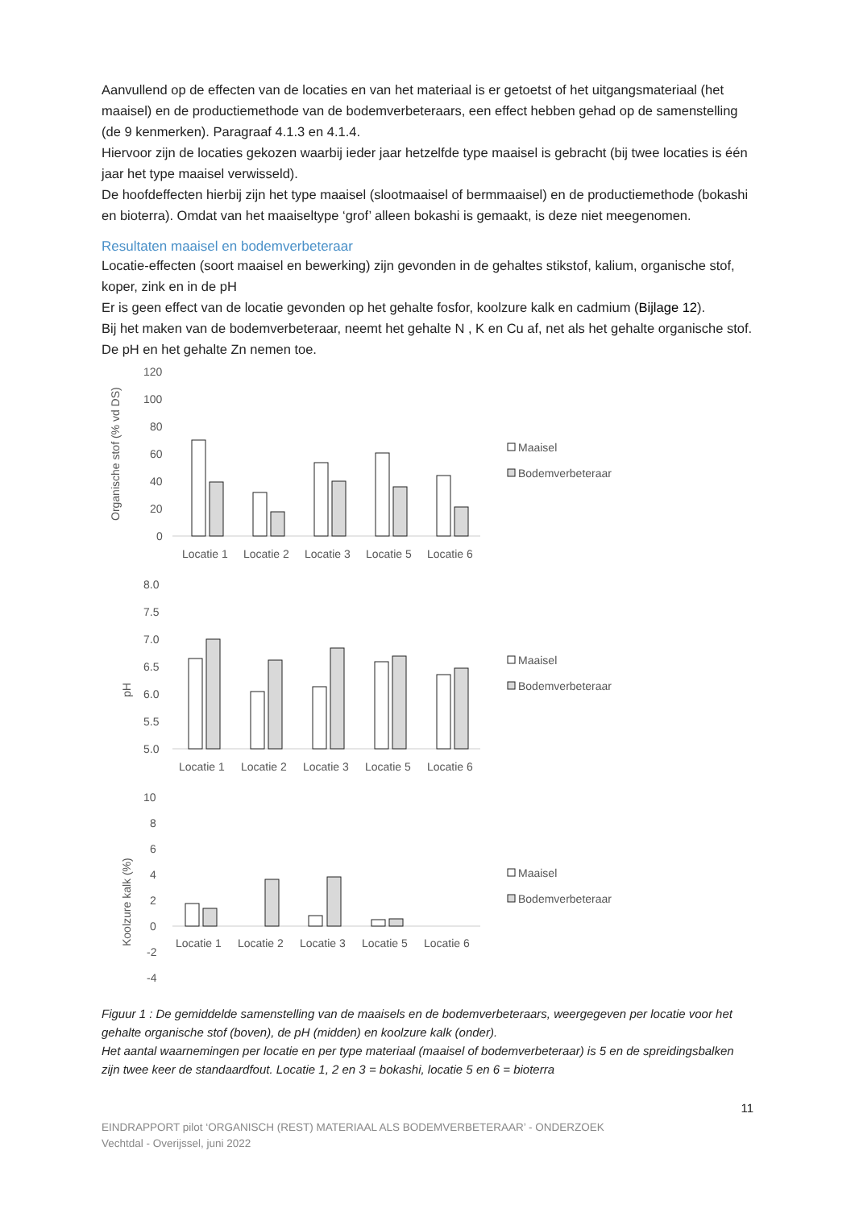Aanvullend op de effecten van de locaties en van het materiaal is er getoetst of het uitgangsmateriaal (het maaisel) en de productiemethode van de bodemverbeteraars, een effect hebben gehad op de samenstelling (de 9 kenmerken). Paragraaf 4.1.3 en 4.1.4.
Hiervoor zijn de locaties gekozen waarbij ieder jaar hetzelfde type maaisel is gebracht (bij twee locaties is één jaar het type maaisel verwisseld).
De hoofdeffecten hierbij zijn het type maaisel (slootmaaisel of bermmaaisel) en de productiemethode (bokashi en bioterra). Omdat van het maaiseltype ‘grof’ alleen bokashi is gemaakt, is deze niet meegenomen.
Resultaten maaisel en bodemverbeteraar
Locatie-effecten (soort maaisel en bewerking) zijn gevonden in de gehaltes stikstof, kalium, organische stof, koper, zink en in de pH
Er is geen effect van de locatie gevonden op het gehalte fosfor, koolzure kalk en cadmium (Bijlage 12).
Bij het maken van de bodemverbeteraar, neemt het gehalte N , K en Cu af, net als het gehalte organische stof. De pH en het gehalte Zn nemen toe.
Organische stof (% vd DS)
120
100
80
60
40
20
0
Locatie 1
Locatie 2
Locatie 3
Locatie 5
Locatie 6
Maaisel
Bodemverbeteraar
pH
8.0
7.5
7.0
6.5
6.0
5.5
5.0
Locatie 1
Locatie 2
Locatie 3
Locatie 5
Locatie 6
Maaisel
Bodemverbeteraar
Koolzure kalk (%)
10
8
6
4
2
0
-2
-4
Locatie 1
Locatie 2
Locatie 3
Locatie 5
Locatie 6
Maaisel
Bodemverbeteraar
Figuur 1 : De gemiddelde samenstelling van de maaisels en de bodemverbeteraars, weergegeven per locatie voor het gehalte organische stof (boven), de pH (midden) en koolzure kalk (onder).
Het aantal waarnemingen per locatie en per type materiaal (maaisel of bodemverbeteraar) is 5 en de spreidingsbalken zijn twee keer de standaardfout. Locatie 1, 2 en 3 = bokashi, locatie 5 en 6 = bioterra
11
EINDRAPPORT pilot ‘ORGANISCH (REST) MATERIAAL ALS BODEMVERBETERAAR’ - ONDERZOEK
Vechtdal - Overijssel, juni 2022